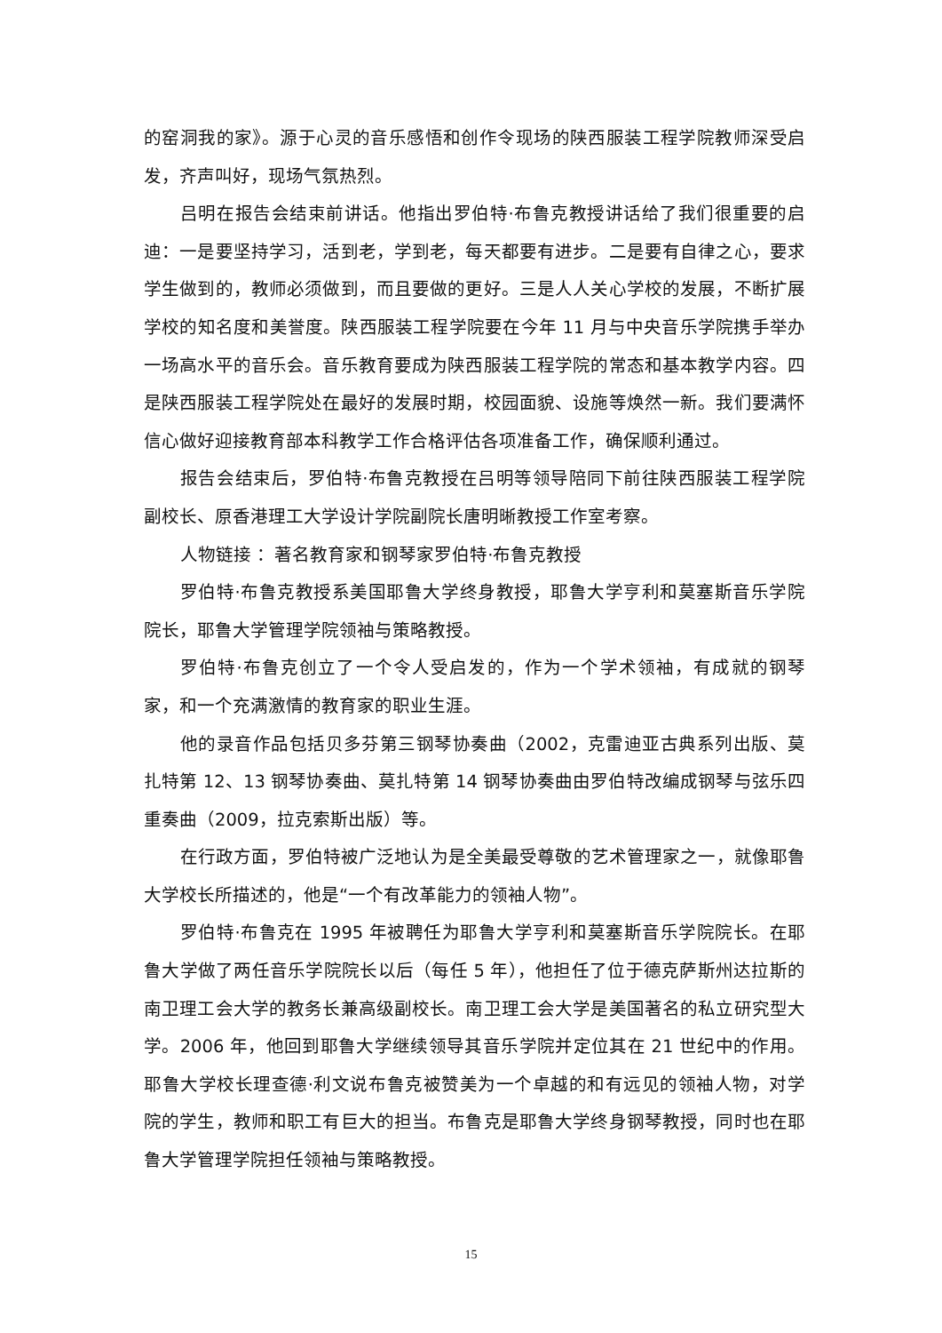的窑洞我的家》。源于心灵的音乐感悟和创作令现场的陕西服装工程学院教师深受启发，齐声叫好，现场气氛热烈。
吕明在报告会结束前讲话。他指出罗伯特·布鲁克教授讲话给了我们很重要的启迪：一是要坚持学习，活到老，学到老，每天都要有进步。二是要有自律之心，要求学生做到的，教师必须做到，而且要做的更好。三是人人关心学校的发展，不断扩展学校的知名度和美誉度。陕西服装工程学院要在今年 11 月与中央音乐学院携手举办一场高水平的音乐会。音乐教育要成为陕西服装工程学院的常态和基本教学内容。四是陕西服装工程学院处在最好的发展时期，校园面貌、设施等焕然一新。我们要满怀信心做好迎接教育部本科教学工作合格评估各项准备工作，确保顺利通过。
报告会结束后，罗伯特·布鲁克教授在吕明等领导陪同下前往陕西服装工程学院副校长、原香港理工大学设计学院副院长唐明晰教授工作室考察。
人物链接 ：著名教育家和钢琴家罗伯特·布鲁克教授
罗伯特·布鲁克教授系美国耶鲁大学终身教授，耶鲁大学亨利和莫塞斯音乐学院院长，耶鲁大学管理学院领袖与策略教授。
罗伯特·布鲁克创立了一个令人受启发的，作为一个学术领袖，有成就的钢琴家，和一个充满激情的教育家的职业生涯。
他的录音作品包括贝多芬第三钢琴协奏曲（2002，克雷迪亚古典系列出版、莫扎特第 12、13 钢琴协奏曲、莫扎特第 14 钢琴协奏曲由罗伯特改编成钢琴与弦乐四重奏曲（2009，拉克索斯出版）等。
在行政方面，罗伯特被广泛地认为是全美最受尊敬的艺术管理家之一，就像耶鲁大学校长所描述的，他是“一个有改革能力的领袖人物”。
罗伯特·布鲁克在 1995 年被聘任为耶鲁大学亨利和莫塞斯音乐学院院长。在耶鲁大学做了两任音乐学院院长以后（每任 5 年），他担任了位于德克萨斯州达拉斯的南卫理工会大学的教务长兼高级副校长。南卫理工会大学是美国著名的私立研究型大学。2006 年，他回到耶鲁大学继续领导其音乐学院并定位其在 21 世纪中的作用。耶鲁大学校长理查德·利文说布鲁克被赞美为一个卓越的和有远见的领袖人物，对学院的学生，教师和职工有巨大的担当。布鲁克是耶鲁大学终身钢琴教授，同时也在耶鲁大学管理学院担任领袖与策略教授。
15